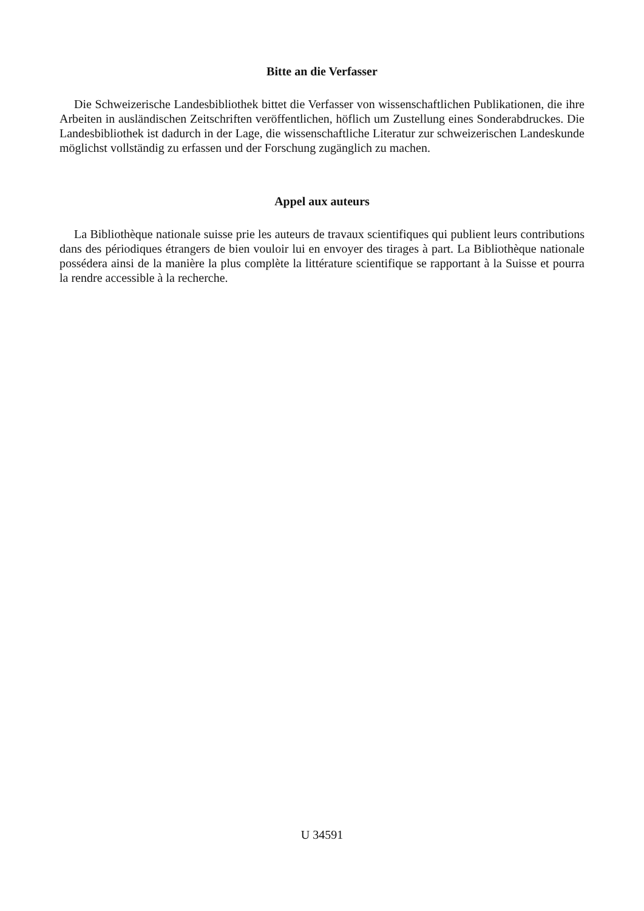Bitte an die Verfasser
Die Schweizerische Landesbibliothek bittet die Verfasser von wissenschaftlichen Publikationen, die ihre Arbeiten in ausländischen Zeitschriften veröffentlichen, höflich um Zustellung eines Sonderabdruckes. Die Landesbibliothek ist dadurch in der Lage, die wissenschaftliche Literatur zur schweizerischen Landeskunde möglichst vollständig zu erfassen und der Forschung zugänglich zu machen.
Appel aux auteurs
La Bibliothèque nationale suisse prie les auteurs de travaux scientifiques qui publient leurs contributions dans des périodiques étrangers de bien vouloir lui en envoyer des tirages à part. La Bibliothèque nationale possédera ainsi de la manière la plus complète la littérature scientifique se rapportant à la Suisse et pourra la rendre accessible à la recherche.
U 34591